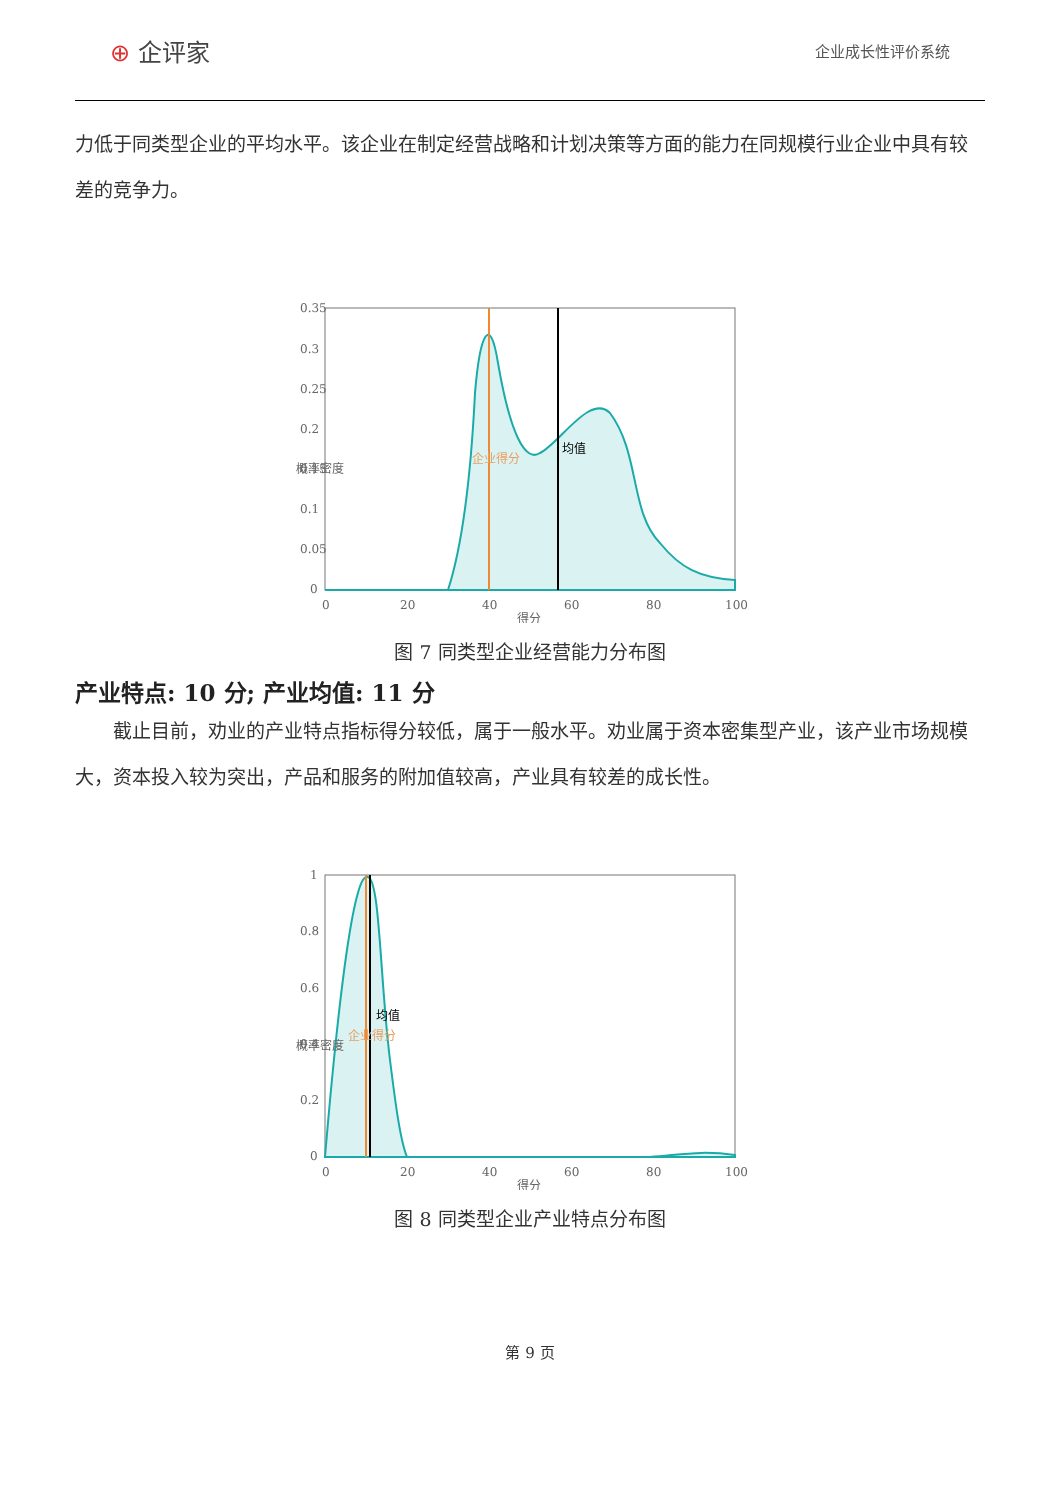⊕ 企评家
企业成长性评价系统
力低于同类型企业的平均水平。该企业在制定经营战略和计划决策等方面的能力在同规模行业企业中具有较差的竞争力。
0.35
0.3
0.25
0.2
0.15
0.1
0.05
0
0
20
40
60
80
100
得分
概率密度
企业得分
均值
图 7 同类型企业经营能力分布图
产业特点: 10 分; 产业均值: 11 分
截止目前，劝业的产业特点指标得分较低，属于一般水平。劝业属于资本密集型产业，该产业市场规模大，资本投入较为突出，产品和服务的附加值较高，产业具有较差的成长性。
1
0.8
0.6
0.4
0.2
0
0
20
40
60
80
100
得分
概率密度
企业得分
均值
图 8 同类型企业产业特点分布图
第 9 页